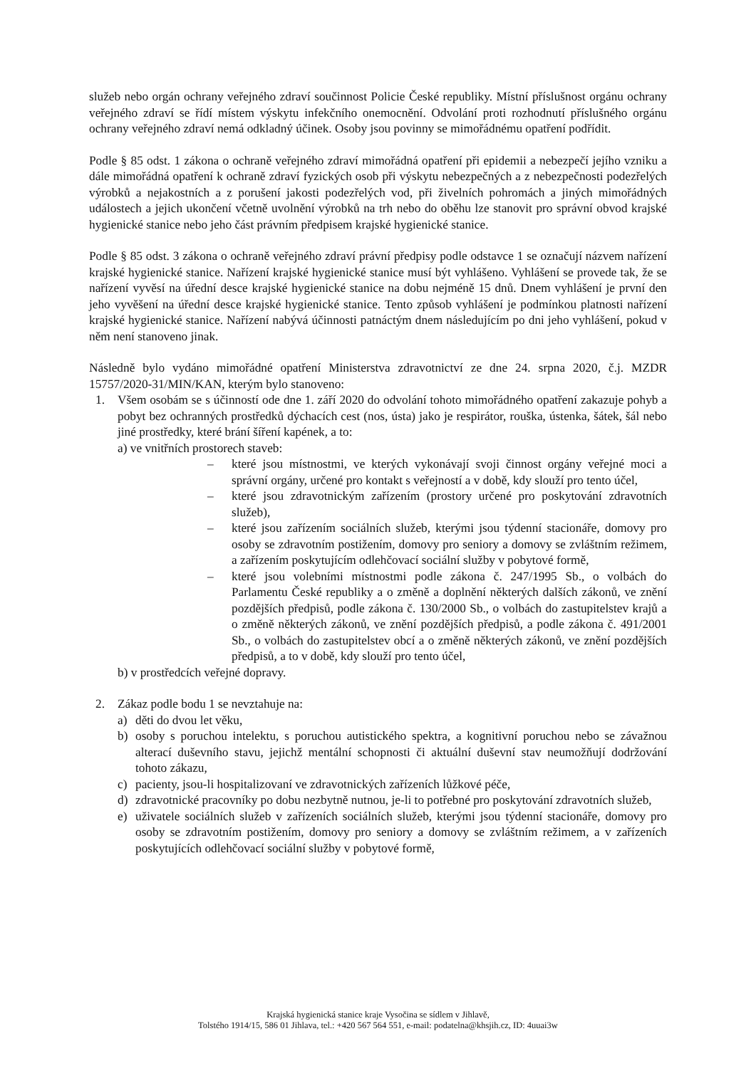služeb nebo orgán ochrany veřejného zdraví součinnost Policie České republiky. Místní příslušnost orgánu ochrany veřejného zdraví se řídí místem výskytu infekčního onemocnění. Odvolání proti rozhodnutí příslušného orgánu ochrany veřejného zdraví nemá odkladný účinek. Osoby jsou povinny se mimořádnému opatření podřídit.
Podle § 85 odst. 1 zákona o ochraně veřejného zdraví mimořádná opatření při epidemii a nebezpečí jejího vzniku a dále mimořádná opatření k ochraně zdraví fyzických osob při výskytu nebezpečných a z nebezpečnosti podezřelých výrobků a nejakostních a z porušení jakosti podezřelých vod, při živelních pohromách a jiných mimořádných událostech a jejich ukončení včetně uvolnění výrobků na trh nebo do oběhu lze stanovit pro správní obvod krajské hygienické stanice nebo jeho část právním předpisem krajské hygienické stanice.
Podle § 85 odst. 3 zákona o ochraně veřejného zdraví právní předpisy podle odstavce 1 se označují názvem nařízení krajské hygienické stanice. Nařízení krajské hygienické stanice musí být vyhlášeno. Vyhlášení se provede tak, že se nařízení vyvěsí na úřední desce krajské hygienické stanice na dobu nejméně 15 dnů. Dnem vyhlášení je první den jeho vyvěšení na úřední desce krajské hygienické stanice. Tento způsob vyhlášení je podmínkou platnosti nařízení krajské hygienické stanice. Nařízení nabývá účinnosti patnáctým dnem následujícím po dni jeho vyhlášení, pokud v něm není stanoveno jinak.
Následně bylo vydáno mimořádné opatření Ministerstva zdravotnictví ze dne 24. srpna 2020, č.j. MZDR 15757/2020-31/MIN/KAN, kterým bylo stanoveno:
1. Všem osobám se s účinností ode dne 1. září 2020 do odvolání tohoto mimořádného opatření zakazuje pohyb a pobyt bez ochranných prostředků dýchacích cest (nos, ústa) jako je respirátor, rouška, ústenka, šátek, šál nebo jiné prostředky, které brání šíření kapének, a to:
a) ve vnitřních prostorech staveb:
– které jsou místnostmi, ve kterých vykonávají svoji činnost orgány veřejné moci a správní orgány, určené pro kontakt s veřejností a v době, kdy slouží pro tento účel,
– které jsou zdravotnickým zařízením (prostory určené pro poskytování zdravotních služeb),
– které jsou zařízením sociálních služeb, kterými jsou týdenní stacionáře, domovy pro osoby se zdravotním postižením, domovy pro seniory a domovy se zvláštním režimem, a zařízením poskytujícím odlehčovací sociální služby v pobytové formě,
– které jsou volebními místnostmi podle zákona č. 247/1995 Sb., o volbách do Parlamentu České republiky a o změně a doplnění některých dalších zákonů, ve znění pozdějších předpisů, podle zákona č. 130/2000 Sb., o volbách do zastupitelstev krajů a o změně některých zákonů, ve znění pozdějších předpisů, a podle zákona č. 491/2001 Sb., o volbách do zastupitelstev obcí a o změně některých zákonů, ve znění pozdějších předpisů, a to v době, kdy slouží pro tento účel,
b) v prostředcích veřejné dopravy.
2. Zákaz podle bodu 1 se nevztahuje na:
a) děti do dvou let věku,
b) osoby s poruchou intelektu, s poruchou autistického spektra, a kognitivní poruchou nebo se závažnou alterací duševního stavu, jejichž mentální schopnosti či aktuální duševní stav neumožňují dodržování tohoto zákazu,
c) pacienty, jsou-li hospitalizovaní ve zdravotnických zařízeních lůžkové péče,
d) zdravotnické pracovníky po dobu nezbytně nutnou, je-li to potřebné pro poskytování zdravotních služeb,
e) uživatele sociálních služeb v zařízeních sociálních služeb, kterými jsou týdenní stacionáře, domovy pro osoby se zdravotním postižením, domovy pro seniory a domovy se zvláštním režimem, a v zařízeních poskytujících odlehčovací sociální služby v pobytové formě,
Krajská hygienická stanice kraje Vysočina se sídlem v Jihlavě,
Tolstého 1914/15, 586 01 Jihlava, tel.: +420 567 564 551, e-mail: podatelna@khsjih.cz, ID: 4uuai3w